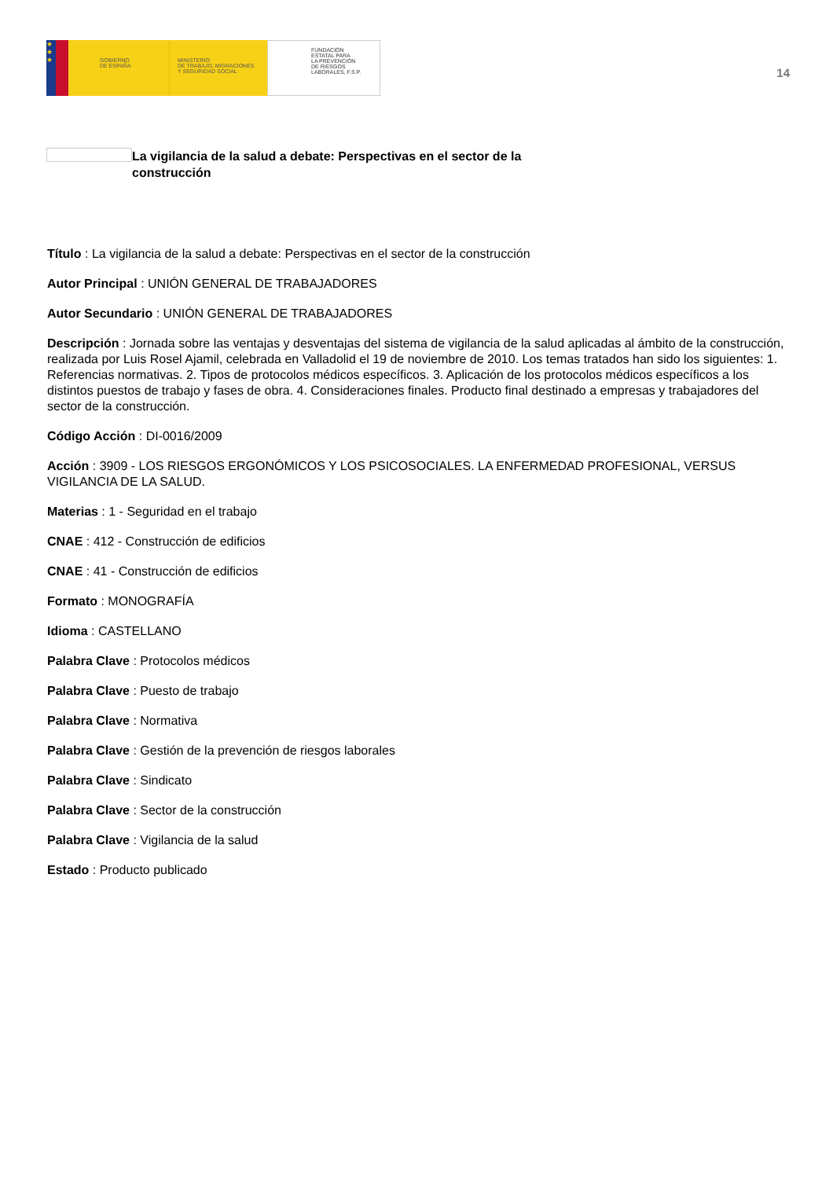★
★
★
GOBIERNO
DE ESPAÑA
MINISTERIO
DE TRABAJO, MIGRACIONES
Y SEGURIDAD SOCIAL
FUNDACIÓN
ESTATAL PARA
LA PREVENCIÓN
DE RIESGOS
LABORALES, F.S.P.
14
La vigilancia de la salud a debate: Perspectivas en el sector de la construcción
Título : La vigilancia de la salud a debate: Perspectivas en el sector de la construcción
Autor Principal : UNIÓN GENERAL DE TRABAJADORES
Autor Secundario : UNIÓN GENERAL DE TRABAJADORES
Descripción : Jornada sobre las ventajas y desventajas del sistema de vigilancia de la salud aplicadas al ámbito de la construcción, realizada por Luis Rosel Ajamil, celebrada en Valladolid el 19 de noviembre de 2010. Los temas tratados han sido los siguientes: 1. Referencias normativas. 2. Tipos de protocolos médicos específicos. 3. Aplicación de los protocolos médicos específicos a los distintos puestos de trabajo y fases de obra. 4. Consideraciones finales. Producto final destinado a empresas y trabajadores del sector de la construcción.
Código Acción : DI-0016/2009
Acción : 3909 - LOS RIESGOS ERGONÓMICOS Y LOS PSICOSOCIALES. LA ENFERMEDAD PROFESIONAL, VERSUS VIGILANCIA DE LA SALUD.
Materias : 1 - Seguridad en el trabajo
CNAE : 412 - Construcción de edificios
CNAE : 41 - Construcción de edificios
Formato : MONOGRAFÍA
Idioma : CASTELLANO
Palabra Clave : Protocolos médicos
Palabra Clave : Puesto de trabajo
Palabra Clave : Normativa
Palabra Clave : Gestión de la prevención de riesgos laborales
Palabra Clave : Sindicato
Palabra Clave : Sector de la construcción
Palabra Clave : Vigilancia de la salud
Estado : Producto publicado